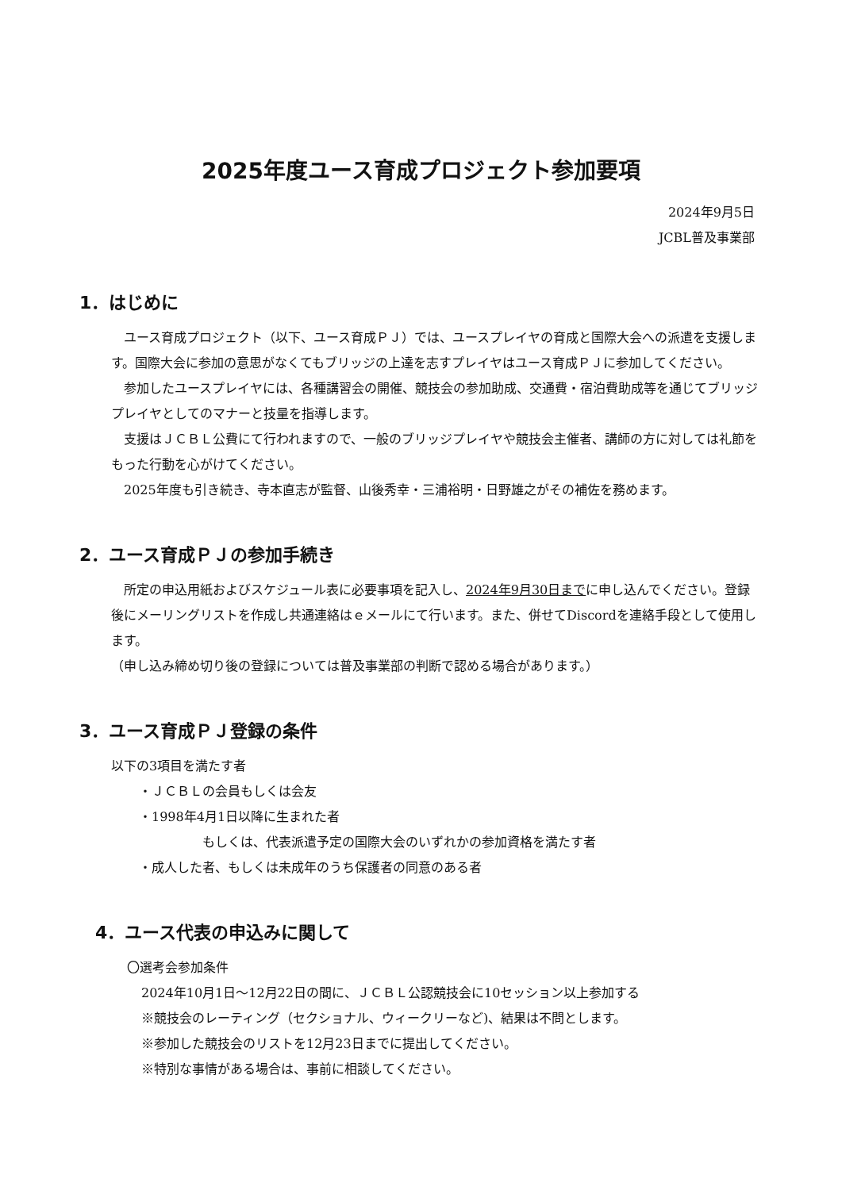2025年度ユース育成プロジェクト参加要項
2024年9月5日
JCBL普及事業部
1．はじめに
ユース育成プロジェクト（以下、ユース育成ＰＪ）では、ユースプレイヤの育成と国際大会への派遣を支援します。国際大会に参加の意思がなくてもブリッジの上達を志すプレイヤはユース育成ＰＪに参加してください。
参加したユースプレイヤには、各種講習会の開催、競技会の参加助成、交通費・宿泊費助成等を通じてブリッジプレイヤとしてのマナーと技量を指導します。
支援はＪＣＢＬ公費にて行われますので、一般のブリッジプレイヤや競技会主催者、講師の方に対しては礼節をもった行動を心がけてください。
2025年度も引き続き、寺本直志が監督、山後秀幸・三浦裕明・日野雄之がその補佐を務めます。
2．ユース育成ＰＪの参加手続き
所定の申込用紙およびスケジュール表に必要事項を記入し、2024年9月30日までに申し込んでください。登録後にメーリングリストを作成し共通連絡はｅメールにて行います。また、併せてDiscordを連絡手段として使用します。
（申し込み締め切り後の登録については普及事業部の判断で認める場合があります。）
3．ユース育成ＰＪ登録の条件
以下の3項目を満たす者
・ＪＣＢＬの会員もしくは会友
・1998年4月1日以降に生まれた者
もしくは、代表派遣予定の国際大会のいずれかの参加資格を満たす者
・成人した者、もしくは未成年のうち保護者の同意のある者
4．ユース代表の申込みに関して
〇選考会参加条件
2024年10月1日～12月22日の間に、ＪＣＢＬ公認競技会に10セッション以上参加する
※競技会のレーティング（セクショナル、ウィークリーなど)、結果は不問とします。
※参加した競技会のリストを12月23日までに提出してください。
※特別な事情がある場合は、事前に相談してください。